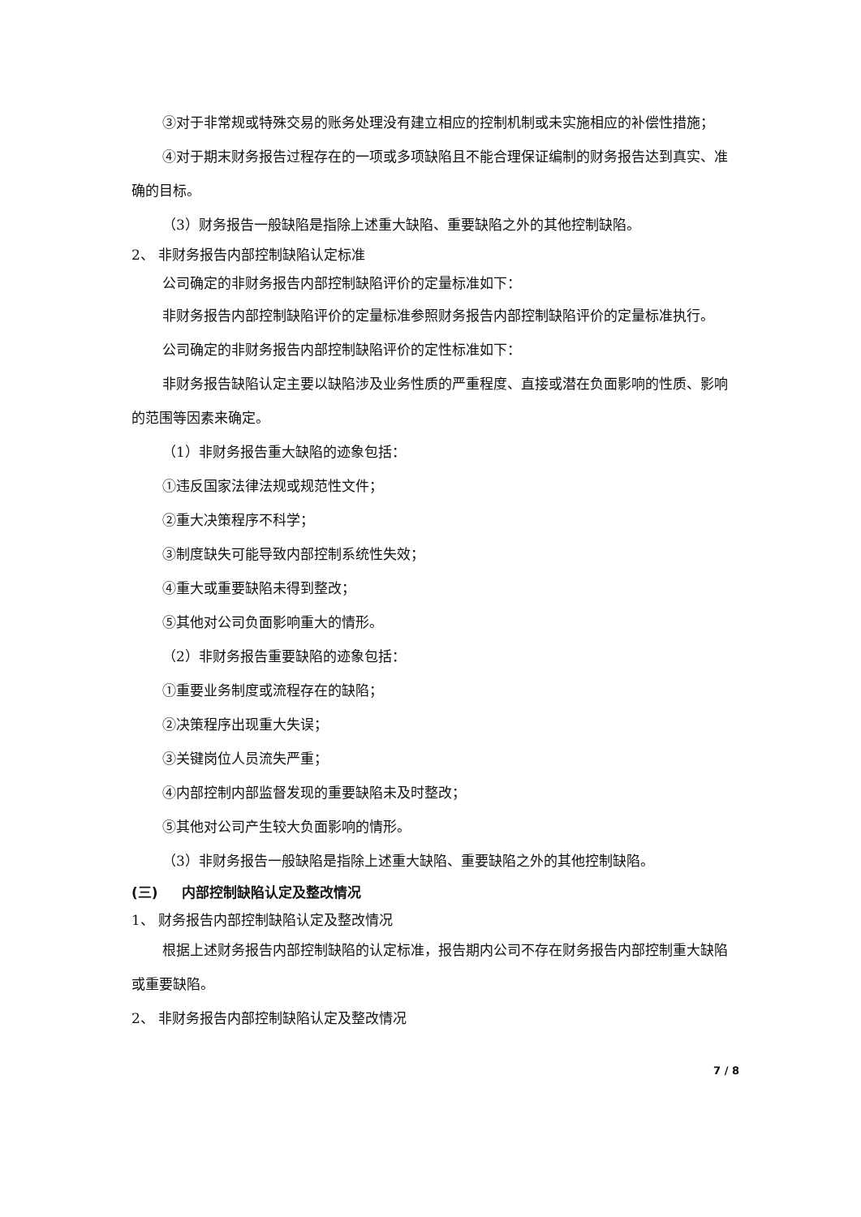③对于非常规或特殊交易的账务处理没有建立相应的控制机制或未实施相应的补偿性措施；
④对于期末财务报告过程存在的一项或多项缺陷且不能合理保证编制的财务报告达到真实、准确的目标。
（3）财务报告一般缺陷是指除上述重大缺陷、重要缺陷之外的其他控制缺陷。
2、 非财务报告内部控制缺陷认定标准
公司确定的非财务报告内部控制缺陷评价的定量标准如下：
非财务报告内部控制缺陷评价的定量标准参照财务报告内部控制缺陷评价的定量标准执行。
公司确定的非财务报告内部控制缺陷评价的定性标准如下：
非财务报告缺陷认定主要以缺陷涉及业务性质的严重程度、直接或潜在负面影响的性质、影响的范围等因素来确定。
（1）非财务报告重大缺陷的迹象包括：
①违反国家法律法规或规范性文件；
②重大决策程序不科学；
③制度缺失可能导致内部控制系统性失效；
④重大或重要缺陷未得到整改；
⑤其他对公司负面影响重大的情形。
（2）非财务报告重要缺陷的迹象包括：
①重要业务制度或流程存在的缺陷；
②决策程序出现重大失误；
③关键岗位人员流失严重；
④内部控制内部监督发现的重要缺陷未及时整改；
⑤其他对公司产生较大负面影响的情形。
（3）非财务报告一般缺陷是指除上述重大缺陷、重要缺陷之外的其他控制缺陷。
(三) 内部控制缺陷认定及整改情况
1、 财务报告内部控制缺陷认定及整改情况
根据上述财务报告内部控制缺陷的认定标准，报告期内公司不存在财务报告内部控制重大缺陷或重要缺陷。
2、 非财务报告内部控制缺陷认定及整改情况
7 / 8